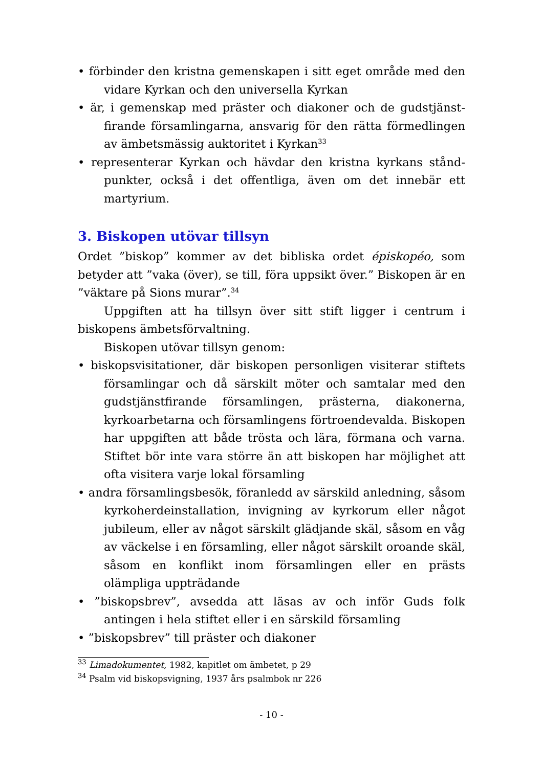• förbinder den kristna gemenskapen i sitt eget område med den vidare Kyrkan och den universella Kyrkan
• är, i gemenskap med präster och diakoner och de gudstjänst­firande församlingarna, ansvarig för den rätta förmedlingen av ämbetsmässig auktoritet i Kyrkan<sup>33</sup>
• representerar Kyrkan och hävdar den kristna kyrkans stånd­punkter, också i det offentliga, även om det innebär ett martyrium.
3. Biskopen utövar tillsyn
Ordet ”biskop” kommer av det bibliska ordet épiskopéo, som betyder att ”vaka (över), se till, föra uppsikt över.” Biskopen är en ”väktare på Sions murar”.<sup>34</sup>
Uppgiften att ha tillsyn över sitt stift ligger i centrum i biskopens ämbetsförvaltning.
Biskopen utövar tillsyn genom:
• biskopsvisitationer, där biskopen personligen visiterar stiftets församlingar och då särskilt möter och samtalar med den gudstjänstfirande församlingen, prästerna, diakonerna, kyrko­arbetarna och församlingens förtroendevalda. Biskopen har uppgiften att både trösta och lära, förmana och varna. Stiftet bör inte vara större än att biskopen har möjlighet att ofta visi­tera varje lokal församling
• andra församlingsbesök, föranledd av särskild anledning, såsom kyrkoherdeinstallation, invigning av kyrkorum eller något jubileum, eller av något särskilt glädjande skäl, såsom en våg av väckelse i en församling, eller något särskilt oroande skäl, såsom en konflikt inom församlingen eller en prästs olämpliga uppträdande
• ”biskopsbrev”, avsedda att läsas av och inför Guds folk antingen i hela stiftet eller i en särskild församling
• ”biskopsbrev” till präster och diakoner
<sup>33</sup> Limadokumentet, 1982, kapitlet om ämbetet, p 29
<sup>34</sup> Psalm vid biskopsvigning, 1937 års psalmbok nr 226
- 10 -